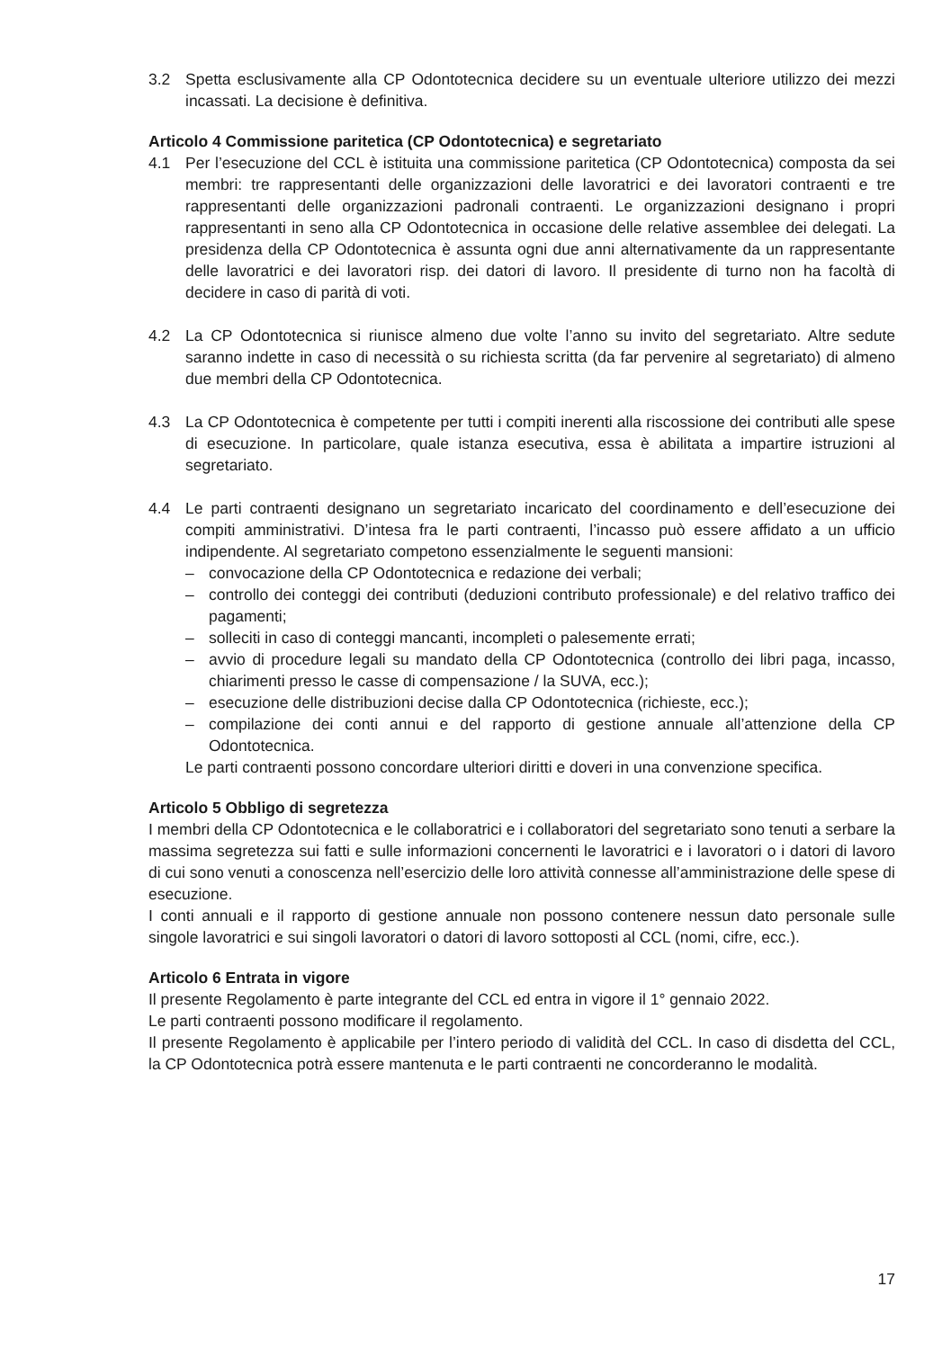3.2 Spetta esclusivamente alla CP Odontotecnica decidere su un eventuale ulteriore utilizzo dei mezzi incassati. La decisione è definitiva.
Articolo 4 Commissione paritetica (CP Odontotecnica) e segretariato
4.1 Per l’esecuzione del CCL è istituita una commissione paritetica (CP Odontotecnica) composta da sei membri: tre rappresentanti delle organizzazioni delle lavoratrici e dei lavoratori contraenti e tre rappresentanti delle organizzazioni padronali contraenti. Le organizzazioni designano i propri rappresentanti in seno alla CP Odontotecnica in occasione delle relative assemblee dei delegati. La presidenza della CP Odontotecnica è assunta ogni due anni alternativamente da un rappresentante delle lavoratrici e dei lavoratori risp. dei datori di lavoro. Il presidente di turno non ha facoltà di decidere in caso di parità di voti.
4.2 La CP Odontotecnica si riunisce almeno due volte l’anno su invito del segretariato. Altre sedute saranno indette in caso di necessità o su richiesta scritta (da far pervenire al segretariato) di almeno due membri della CP Odontotecnica.
4.3 La CP Odontotecnica è competente per tutti i compiti inerenti alla riscossione dei contributi alle spese di esecuzione. In particolare, quale istanza esecutiva, essa è abilitata a impartire istruzioni al segretariato.
4.4 Le parti contraenti designano un segretariato incaricato del coordinamento e dell’esecuzione dei compiti amministrativi. D’intesa fra le parti contraenti, l’incasso può essere affidato a un ufficio indipendente. Al segretariato competono essenzialmente le seguenti mansioni:
– convocazione della CP Odontotecnica e redazione dei verbali;
– controllo dei conteggi dei contributi (deduzioni contributo professionale) e del relativo traffico dei pagamenti;
– solleciti in caso di conteggi mancanti, incompleti o palesemente errati;
– avvio di procedure legali su mandato della CP Odontotecnica (controllo dei libri paga, incasso, chiarimenti presso le casse di compensazione / la SUVA, ecc.);
– esecuzione delle distribuzioni decise dalla CP Odontotecnica (richieste, ecc.);
– compilazione dei conti annui e del rapporto di gestione annuale all’attenzione della CP Odontotecnica.
Le parti contraenti possono concordare ulteriori diritti e doveri in una convenzione specifica.
Articolo 5 Obbligo di segretezza
I membri della CP Odontotecnica e le collaboratrici e i collaboratori del segretariato sono tenuti a serbare la massima segretezza sui fatti e sulle informazioni concernenti le lavoratrici e i lavoratori o i datori di lavoro di cui sono venuti a conoscenza nell’esercizio delle loro attività connesse all’amministrazione delle spese di esecuzione.
I conti annuali e il rapporto di gestione annuale non possono contenere nessun dato personale sulle singole lavoratrici e sui singoli lavoratori o datori di lavoro sottoposti al CCL (nomi, cifre, ecc.).
Articolo 6 Entrata in vigore
Il presente Regolamento è parte integrante del CCL ed entra in vigore il 1° gennaio 2022.
Le parti contraenti possono modificare il regolamento.
Il presente Regolamento è applicabile per l’intero periodo di validità del CCL. In caso di disdetta del CCL, la CP Odontotecnica potrà essere mantenuta e le parti contraenti ne concorderanno le modalità.
17